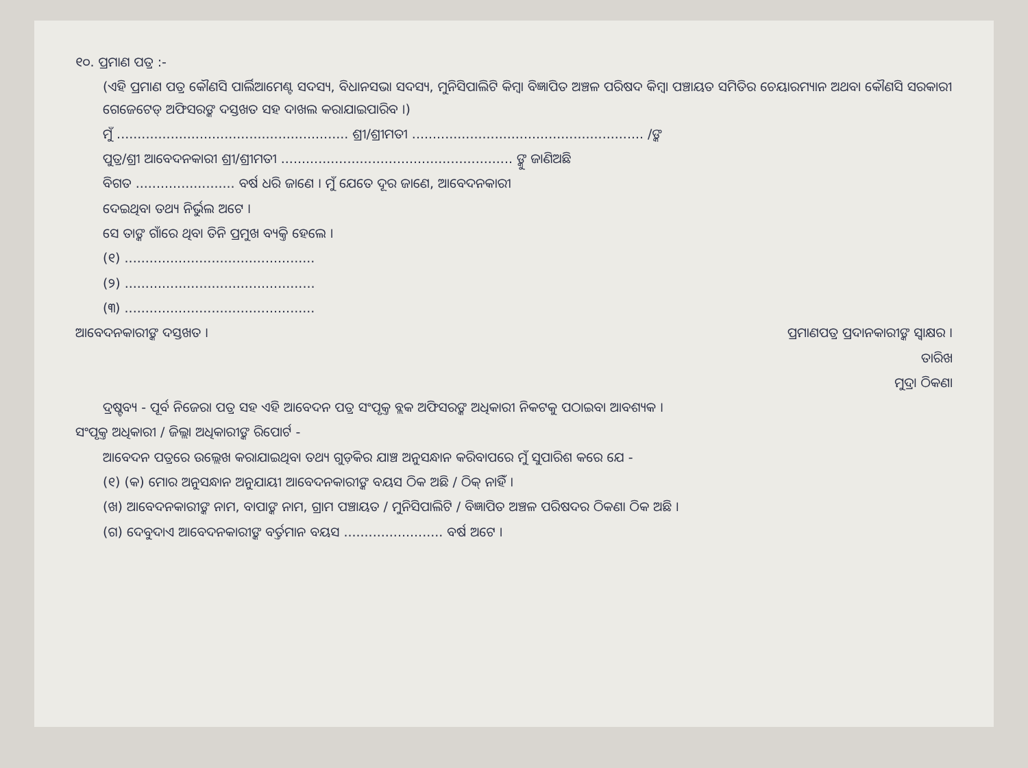୧୦. ପ୍ରମାଣ ପତ୍ର :-
(ଏହି ପ୍ରମାଣ ପତ୍ର କୌଣସି ପାର୍ଲିଆମେଣ୍ଟ ସଦସ୍ୟ, ବିଧାନସଭା ସଦସ୍ୟ, ମୁନିସିପାଲିଟି କିମ୍ବା ବିଜ୍ଞାପିତ ଅଞ୍ଚଳ ପରିଷଦ କିମ୍ବା ପଞ୍ଚାୟତ ସମିତିର ଚେୟାରମ୍ୟାନ ଅଥବା କୌଣସି ସରକାରୀ ଗେଜେଟେଡ୍ ଅଫିସରଙ୍କ ଦସ୍ତଖତ ସହ ଦାଖଲ କରାଯାଇପାରିବ ।)
ମୁଁ ........................................................ ଶ୍ରୀ/ଶ୍ରୀମତୀ ........................................................ /ଙ୍କ
ପୁତ୍ର/ଶ୍ରୀ ଆବେଦନକାରୀ ଶ୍ରୀ/ଶ୍ରୀମତୀ ........................................................ ଙ୍କୁ ଜାଣିଅଛି
ବିଗତ ........................ ବର୍ଷ ଧରି ଜାଣେ । ମୁଁ ଯେତେ ଦୂର ଜାଣେ, ଆବେଦନକାରୀ
ଦେଇଥିବା ତଥ୍ୟ ନିର୍ଭୁଲ ଅଟେ ।
ସେ ତାଙ୍କ ଗାଁରେ ଥିବା ତିନି ପ୍ରମୁଖ ବ୍ୟକ୍ତି ହେଲେ ।
(୧) ..............................................
(୨) ..............................................
(୩) ..............................................
ଆବେଦନକାରୀଙ୍କ ଦସ୍ତଖତ । ପ୍ରମାଣପତ୍ର ପ୍ରଦାନକାରୀଙ୍କ ସ୍ୱାକ୍ଷର ।
ତାରିଖ
ମୁଦ୍ରା ଠିକଣା
ଦ୍ରଷ୍ଟବ୍ୟ - ପୂର୍ବ ନିଜେରା ପତ୍ର ସହ ଏହି ଆବେଦନ ପତ୍ର ସଂପୃକ୍ତ ବ୍ଲକ ଅଫିସରଙ୍କ ଅଧିକାରୀ ନିକଟକୁ ପଠାଇବା ଆବଶ୍ୟକ ।
ସଂପୃକ୍ତ ଅଧିକାରୀ / ଜିଲ୍ଲା ଅଧିକାରୀଙ୍କ ରିପୋର୍ଟ -
ଆବେଦନ ପତ୍ରରେ ଉଲ୍ଲେଖ କରାଯାଇଥିବା ତଥ୍ୟ ଗୁଡ଼ିକର ଯାଞ୍ଚ ଅନୁସନ୍ଧାନ କରିବାପରେ ମୁଁ ସୁପାରିଶ କରେ ଯେ -
(୧) (କ) ମୋର ଅନୁସନ୍ଧାନ ଅନୁଯାୟୀ ଆବେଦନକାରୀଙ୍କ ବୟସ ଠିକ ଅଛି / ଠିକ୍ ନାହିଁ ।
(ଖ) ଆବେଦନକାରୀଙ୍କ ନାମ, ବାପାଙ୍କ ନାମ, ଗ୍ରାମ ପଞ୍ଚାୟତ / ମୁନିସିପାଲିଟି / ବିଜ୍ଞାପିତ ଅଞ୍ଚଳ ପରିଷଦର ଠିକଣା ଠିକ ଅଛି ।
(ଗ) ଦେବୁଦାଏ ଆବେଦନକାରୀଙ୍କ ବର୍ତ୍ତମାନ ବୟସ ........................ ବର୍ଷ ଅଟେ ।